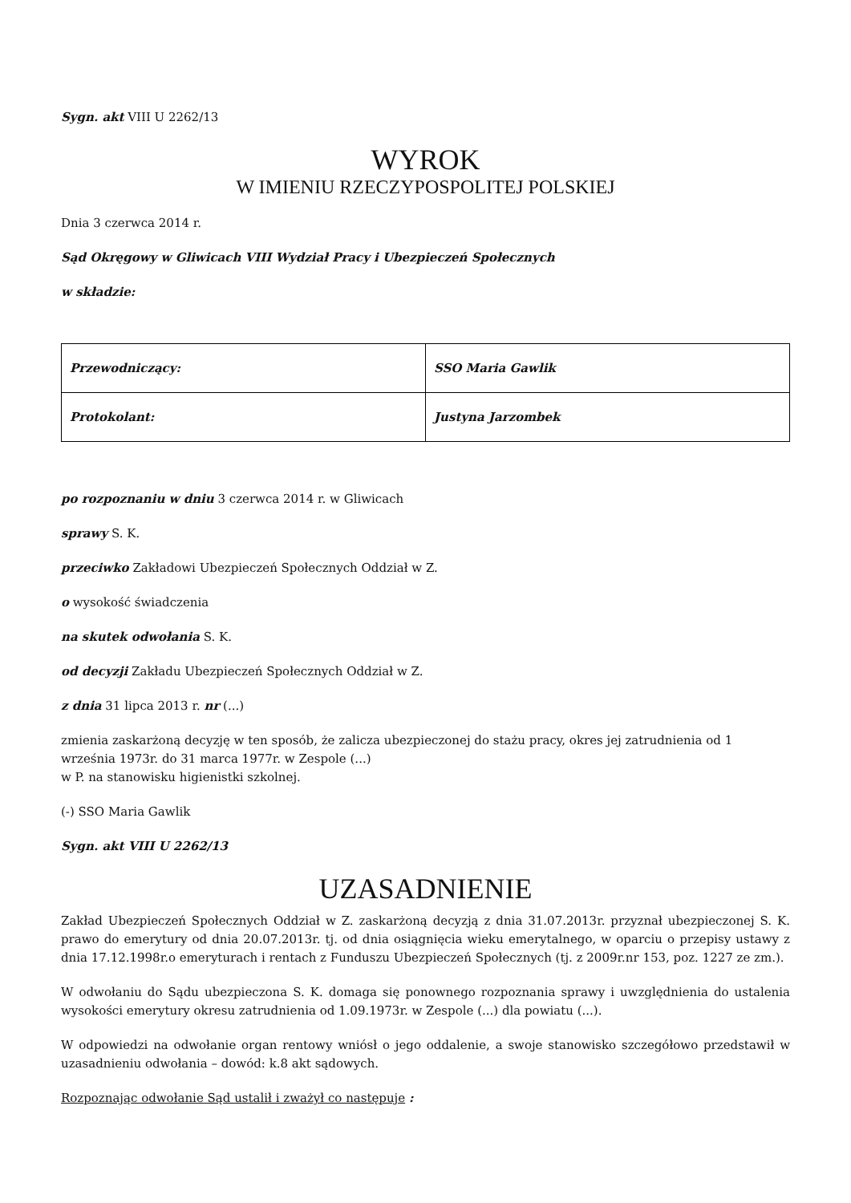Sygn. akt VIII U 2262/13
WYROK
W IMIENIU RZECZYPOSPOLITEJ POLSKIEJ
Dnia 3 czerwca 2014 r.
Sąd Okręgowy w Gliwicach VIII Wydział Pracy i Ubezpieczeń Społecznych
w składzie:
| Przewodniczący: | SSO Maria Gawlik |
| Protokolant: | Justyna Jarzombek |
po rozpoznaniu w dniu 3 czerwca 2014 r. w Gliwicach
sprawy S. K.
przeciwko Zakładowi Ubezpieczeń Społecznych Oddział w Z.
o wysokość świadczenia
na skutek odwołania S. K.
od decyzji Zakładu Ubezpieczeń Społecznych Oddział w Z.
z dnia 31 lipca 2013 r. nr (...)
zmienia zaskarżoną decyzję w ten sposób, że zalicza ubezpieczonej do stażu pracy, okres jej zatrudnienia od 1 września 1973r. do 31 marca 1977r. w Zespole (...)
w P. na stanowisku higienistki szkolnej.
(-) SSO Maria Gawlik
Sygn. akt VIII U 2262/13
UZASADNIENIE
Zakład Ubezpieczeń Społecznych Oddział w Z. zaskarżoną decyzją z dnia 31.07.2013r. przyznał ubezpieczonej S. K. prawo do emerytury od dnia 20.07.2013r. tj. od dnia osiągnięcia wieku emerytalnego, w oparciu o przepisy ustawy z dnia 17.12.1998r.o emeryturach i rentach z Funduszu Ubezpieczeń Społecznych (tj. z 2009r.nr 153, poz. 1227 ze zm.).
W odwołaniu do Sądu ubezpieczona S. K. domaga się ponownego rozpoznania sprawy i uwzględnienia do ustalenia wysokości emerytury okresu zatrudnienia od 1.09.1973r. w Zespole (...) dla powiatu (...).
W odpowiedzi na odwołanie organ rentowy wniósł o jego oddalenie, a swoje stanowisko szczegółowo przedstawił w uzasadnieniu odwołania – dowód: k.8 akt sądowych.
Rozpoznając odwołanie Sąd ustalił i zważył co następuje :